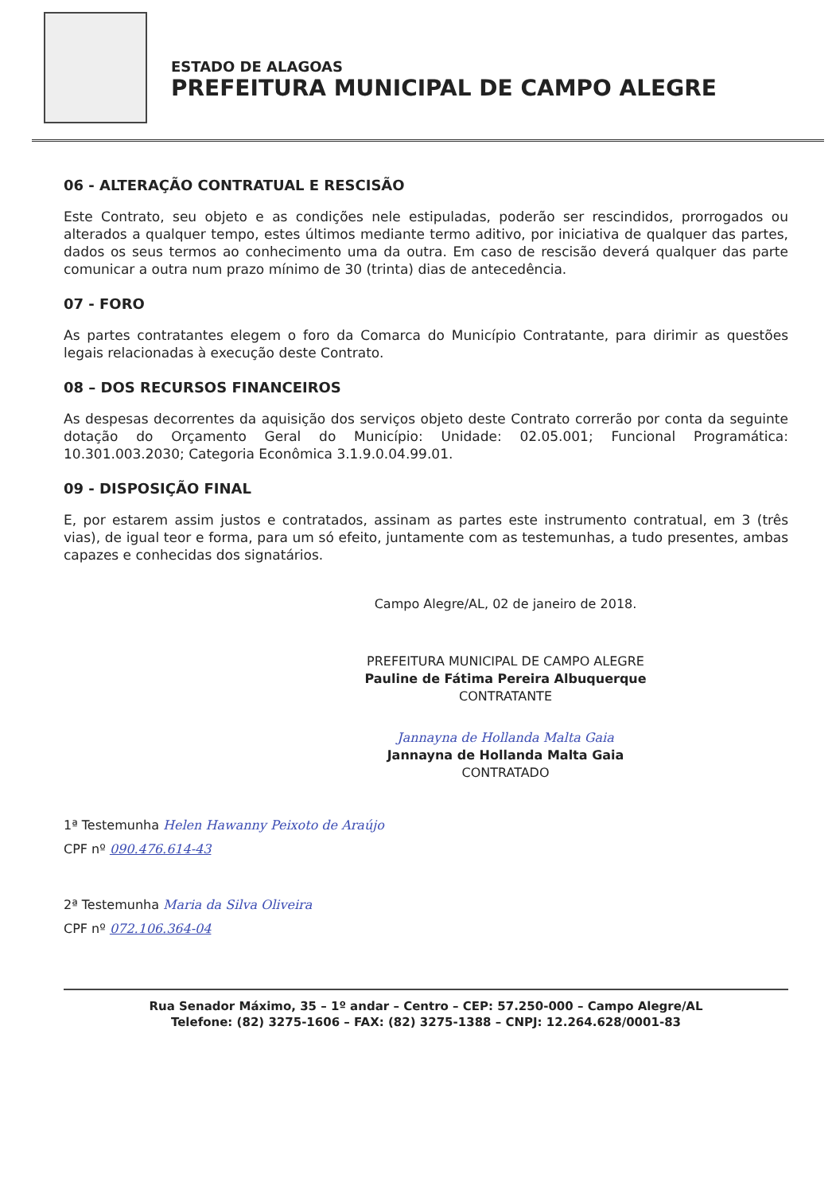ESTADO DE ALAGOAS
PREFEITURA MUNICIPAL DE CAMPO ALEGRE
06 - ALTERAÇÃO CONTRATUAL E RESCISÃO
Este Contrato, seu objeto e as condições nele estipuladas, poderão ser rescindidos, prorrogados ou alterados a qualquer tempo, estes últimos mediante termo aditivo, por iniciativa de qualquer das partes, dados os seus termos ao conhecimento uma da outra. Em caso de rescisão deverá qualquer das parte comunicar a outra num prazo mínimo de 30 (trinta) dias de antecedência.
07 - FORO
As partes contratantes elegem o foro da Comarca do Município Contratante, para dirimir as questões legais relacionadas à execução deste Contrato.
08 – DOS RECURSOS FINANCEIROS
As despesas decorrentes da aquisição dos serviços objeto deste Contrato correrão por conta da seguinte dotação do Orçamento Geral do Município: Unidade: 02.05.001; Funcional Programática: 10.301.003.2030; Categoria Econômica 3.1.9.0.04.99.01.
09 - DISPOSIÇÃO FINAL
E, por estarem assim justos e contratados, assinam as partes este instrumento contratual, em 3 (três vias), de igual teor e forma, para um só efeito, juntamente com as testemunhas, a tudo presentes, ambas capazes e conhecidas dos signatários.
Campo Alegre/AL, 02 de janeiro de 2018.
PREFEITURA MUNICIPAL DE CAMPO ALEGRE
Pauline de Fátima Pereira Albuquerque
CONTRATANTE
Jannayna de Hollanda Malta Gaia
Jannayna de Hollanda Malta Gaia
CONTRATADO
1ª Testemunha Helen Hawanny Peixoto de Araújo
CPF nº 090.476.614-43
2ª Testemunha Maria da Silva Oliveira
CPF nº 072.106.364-04
Rua Senador Máximo, 35 – 1º andar – Centro – CEP: 57.250-000 – Campo Alegre/AL
Telefone: (82) 3275-1606 – FAX: (82) 3275-1388 – CNPJ: 12.264.628/0001-83